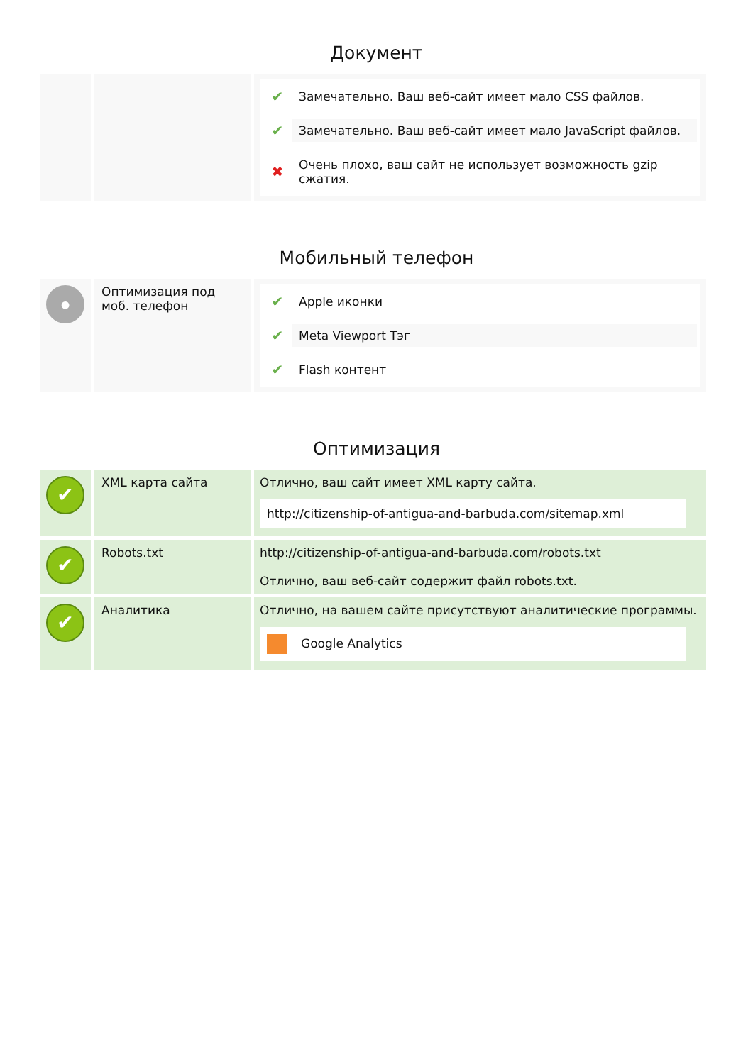Документ
| | | ✔ Замечательно. Ваш веб-сайт имеет мало CSS файлов. ✔ Замечательно. Ваш веб-сайт имеет мало JavaScript файлов. ✖ Очень плохо, ваш сайт не использует возможность gzip сжатия. |
Мобильный телефон
| ● | Оптимизация под моб. телефон | ✔ Apple иконки ✔ Meta Viewport Тэг ✔ Flash контент |
Оптимизация
| ✔ | XML карта сайта | Отлично, ваш сайт имеет XML карту сайта. http://citizenship-of-antigua-and-barbuda.com/sitemap.xml |
| ✔ | Robots.txt | http://citizenship-of-antigua-and-barbuda.com/robots.txt Отлично, ваш веб-сайт содержит файл robots.txt. |
| ✔ | Аналитика | Отлично, на вашем сайте присутствуют аналитические программы. Google Analytics |